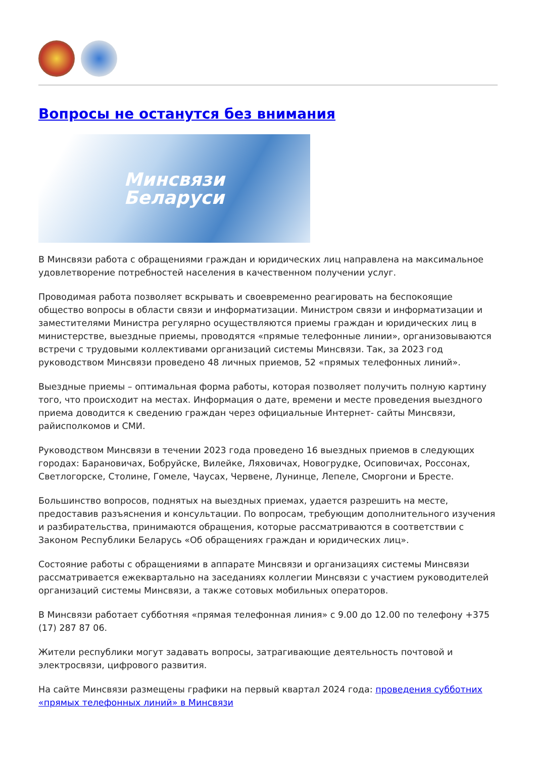Вопросы не останутся без внимания
Минсвязи
Беларуси
В Минсвязи работа с обращениями граждан и юридических лиц направлена на максимальное удовлетворение потребностей населения в качественном получении услуг.
Проводимая работа позволяет вскрывать и своевременно реагировать на беспокоящие общество вопросы в области связи и информатизации. Министром связи и информатизации и заместителями Министра регулярно осуществляются приемы граждан и юридических лиц в министерстве, выездные приемы, проводятся «прямые телефонные линии», организовываются встречи с трудовыми коллективами организаций системы Минсвязи. Так, за 2023 год руководством Минсвязи проведено 48 личных приемов, 52 «прямых телефонных линий».
Выездные приемы – оптимальная форма работы, которая позволяет получить полную картину того, что происходит на местах. Информация о дате, времени и месте проведения выездного приема доводится к сведению граждан через официальные Интернет- сайты Минсвязи, райисполкомов и СМИ.
Руководством Минсвязи в течении 2023 года проведено 16 выездных приемов в следующих городах: Барановичах, Бобруйске, Вилейке, Ляховичах, Новогрудке, Осиповичах, Россонах, Светлогорске, Столине, Гомеле, Чаусах, Червене, Лунинце, Лепеле, Сморгони и Бресте.
Большинство вопросов, поднятых на выездных приемах, удается разрешить на месте, предоставив разъяснения и консультации. По вопросам, требующим дополнительного изучения и разбирательства, принимаются обращения, которые рассматриваются в соответствии с Законом Республики Беларусь «Об обращениях граждан и юридических лиц».
Состояние работы с обращениями в аппарате Минсвязи и организациях системы Минсвязи рассматривается ежеквартально на заседаниях коллегии Минсвязи с участием руководителей организаций системы Минсвязи, а также сотовых мобильных операторов.
В Минсвязи работает субботняя «прямая телефонная линия» с 9.00 до 12.00 по телефону +375 (17) 287 87 06.
Жители республики могут задавать вопросы, затрагивающие деятельность почтовой и электросвязи, цифрового развития.
На сайте Минсвязи размещены графики на первый квартал 2024 года: проведения субботних «прямых телефонных линий» в Минсвязи